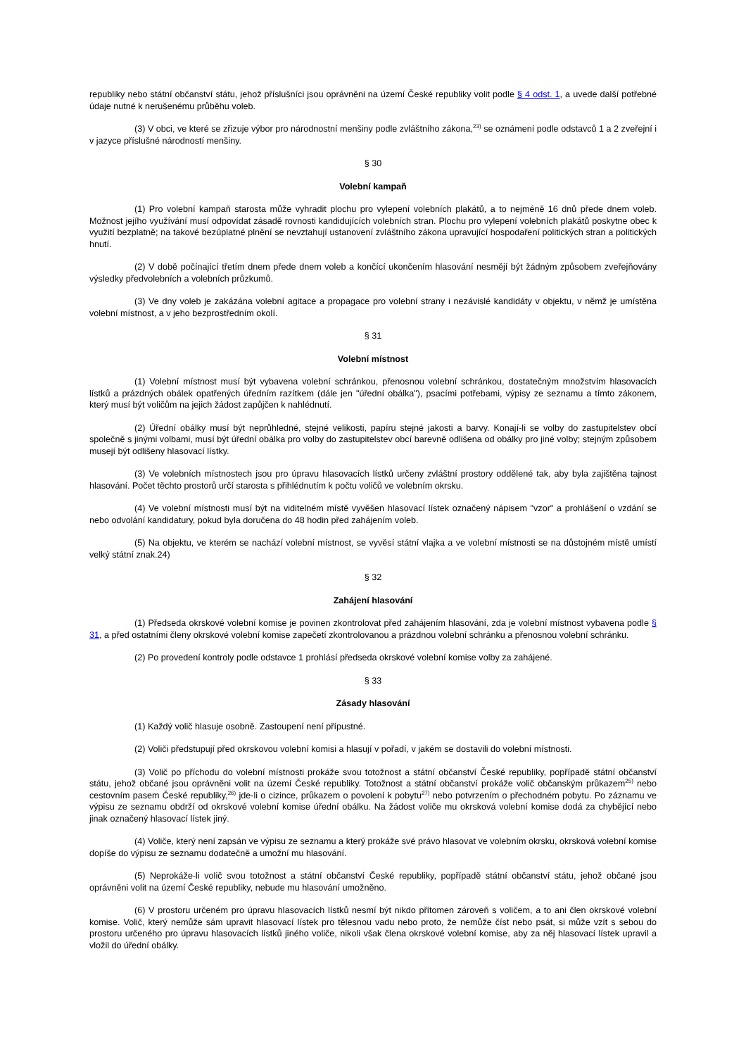republiky nebo státní občanství státu, jehož příslušníci jsou oprávněni na území České republiky volit podle § 4 odst. 1, a uvede další potřebné údaje nutné k nerušenému průběhu voleb.
(3) V obci, ve které se zřizuje výbor pro národnostní menšiny podle zvláštního zákona,<sup>23)</sup> se oznámení podle odstavců 1 a 2 zveřejní i v jazyce příslušné národností menšiny.
§ 30
Volební kampaň
(1) Pro volební kampaň starosta může vyhradit plochu pro vylepení volebních plakátů, a to nejméně 16 dnů přede dnem voleb. Možnost jejího využívání musí odpovídat zásadě rovnosti kandidujících volebních stran. Plochu pro vylepení volebních plakátů poskytne obec k využití bezplatně; na takové bezúplatné plnění se nevztahují ustanovení zvláštního zákona upravující hospodaření politických stran a politických hnutí.
(2) V době počínající třetím dnem přede dnem voleb a končící ukončením hlasování nesmějí být žádným způsobem zveřejňovány výsledky předvolebních a volebních průzkumů.
(3) Ve dny voleb je zakázána volební agitace a propagace pro volební strany i nezávislé kandidáty v objektu, v němž je umístěna volební místnost, a v jeho bezprostředním okolí.
§ 31
Volební místnost
(1) Volební místnost musí být vybavena volební schránkou, přenosnou volební schránkou, dostatečným množstvím hlasovacích lístků a prázdných obálek opatřených úředním razítkem (dále jen "úřední obálka"), psacími potřebami, výpisy ze seznamu a tímto zákonem, který musí být voličům na jejich žádost zapůjčen k nahlédnutí.
(2) Úřední obálky musí být neprůhledné, stejné velikosti, papíru stejné jakosti a barvy. Konají-li se volby do zastupitelstev obcí společně s jinými volbami, musí být úřední obálka pro volby do zastupitelstev obcí barevně odlišena od obálky pro jiné volby; stejným způsobem musejí být odlišeny hlasovací lístky.
(3) Ve volebních místnostech jsou pro úpravu hlasovacích lístků určeny zvláštní prostory oddělené tak, aby byla zajištěna tajnost hlasování. Počet těchto prostorů určí starosta s přihlédnutím k počtu voličů ve volebním okrsku.
(4) Ve volební místnosti musí být na viditelném místě vyvěšen hlasovací lístek označený nápisem "vzor" a prohlášení o vzdání se nebo odvolání kandidatury, pokud byla doručena do 48 hodin před zahájením voleb.
(5) Na objektu, ve kterém se nachází volební místnost, se vyvěsí státní vlajka a ve volební místnosti se na důstojném místě umístí velký státní znak.24)
§ 32
Zahájení hlasování
(1) Předseda okrskové volební komise je povinen zkontrolovat před zahájením hlasování, zda je volební místnost vybavena podle § 31, a před ostatními členy okrskové volební komise zapečetí zkontrolovanou a prázdnou volební schránku a přenosnou volební schránku.
(2) Po provedení kontroly podle odstavce 1 prohlásí předseda okrskové volební komise volby za zahájené.
§ 33
Zásady hlasování
(1) Každý volič hlasuje osobně. Zastoupení není přípustné.
(2) Voliči předstupují před okrskovou volební komisi a hlasují v pořadí, v jakém se dostavili do volební místnosti.
(3) Volič po příchodu do volební místnosti prokáže svou totožnost a státní občanství České republiky, popřípadě státní občanství státu, jehož občané jsou oprávněni volit na území České republiky. Totožnost a státní občanství prokáže volič občanským průkazem<sup>25)</sup> nebo cestovním pasem České republiky,<sup>26)</sup> jde-li o cizince, průkazem o povolení k pobytu<sup>27)</sup> nebo potvrzením o přechodném pobytu. Po záznamu ve výpisu ze seznamu obdrží od okrskové volební komise úřední obálku. Na žádost voliče mu okrsková volební komise dodá za chybějící nebo jinak označený hlasovací lístek jiný.
(4) Voliče, který není zapsán ve výpisu ze seznamu a který prokáže své právo hlasovat ve volebním okrsku, okrsková volební komise dopíše do výpisu ze seznamu dodatečně a umožní mu hlasování.
(5) Neprokáže-li volič svou totožnost a státní občanství České republiky, popřípadě státní občanství státu, jehož občané jsou oprávněni volit na území České republiky, nebude mu hlasování umožněno.
(6) V prostoru určeném pro úpravu hlasovacích lístků nesmí být nikdo přítomen zároveň s voličem, a to ani člen okrskové volební komise. Volič, který nemůže sám upravit hlasovací lístek pro tělesnou vadu nebo proto, že nemůže číst nebo psát, si může vzít s sebou do prostoru určeného pro úpravu hlasovacích lístků jiného voliče, nikoli však člena okrskové volební komise, aby za něj hlasovací lístek upravil a vložil do úřední obálky.